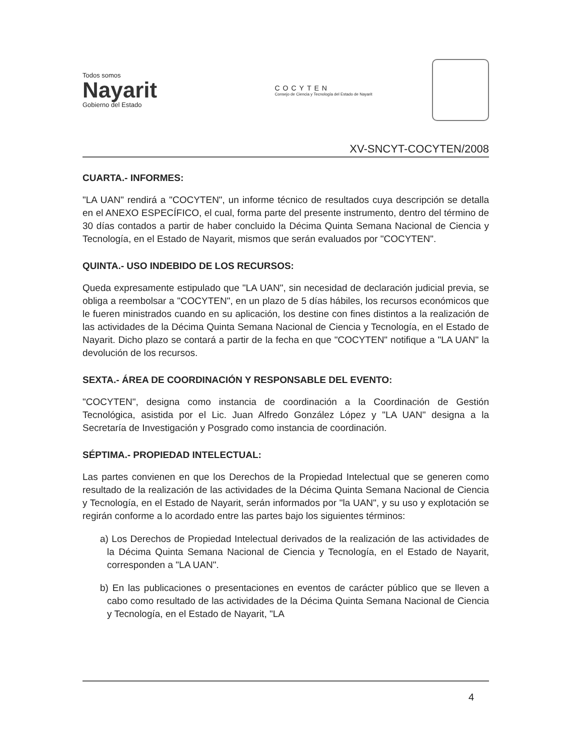Todos somos
Nayarit
Gobierno del Estado
COCYTEN
Consejo de Ciencia y Tecnología del Estado de Nayarit
XV-SNCYT-COCYTEN/2008
CUARTA.- INFORMES:
"LA UAN" rendirá a "COCYTEN", un informe técnico de resultados cuya descripción se detalla en el ANEXO ESPECÍFICO, el cual, forma parte del presente instrumento, dentro del término de 30 días contados a partir de haber concluido la Décima Quinta Semana Nacional de Ciencia y Tecnología, en el Estado de Nayarit, mismos que serán evaluados por "COCYTEN".
QUINTA.- USO INDEBIDO DE LOS RECURSOS:
Queda expresamente estipulado que "LA UAN", sin necesidad de declaración judicial previa, se obliga a reembolsar a "COCYTEN", en un plazo de 5 días hábiles, los recursos económicos que le fueren ministrados cuando en su aplicación, los destine con fines distintos a la realización de las actividades de la Décima Quinta Semana Nacional de Ciencia y Tecnología, en el Estado de Nayarit. Dicho plazo se contará a partir de la fecha en que "COCYTEN" notifique a "LA UAN" la devolución de los recursos.
SEXTA.- ÁREA DE COORDINACIÓN Y RESPONSABLE DEL EVENTO:
"COCYTEN", designa como instancia de coordinación a la Coordinación de Gestión Tecnológica, asistida por el Lic. Juan Alfredo González López y "LA UAN" designa a la Secretaría de Investigación y Posgrado como instancia de coordinación.
SÉPTIMA.- PROPIEDAD INTELECTUAL:
Las partes convienen en que los Derechos de la Propiedad Intelectual que se generen como resultado de la realización de las actividades de la Décima Quinta Semana Nacional de Ciencia y Tecnología, en el Estado de Nayarit, serán informados por "la UAN", y su uso y explotación se regirán conforme a lo acordado entre las partes bajo los siguientes términos:
a) Los Derechos de Propiedad Intelectual derivados de la realización de las actividades de la Décima Quinta Semana Nacional de Ciencia y Tecnología, en el Estado de Nayarit, corresponden a "LA UAN".
b) En las publicaciones o presentaciones en eventos de carácter público que se lleven a cabo como resultado de las actividades de la Décima Quinta Semana Nacional de Ciencia y Tecnología, en el Estado de Nayarit, "LA
4